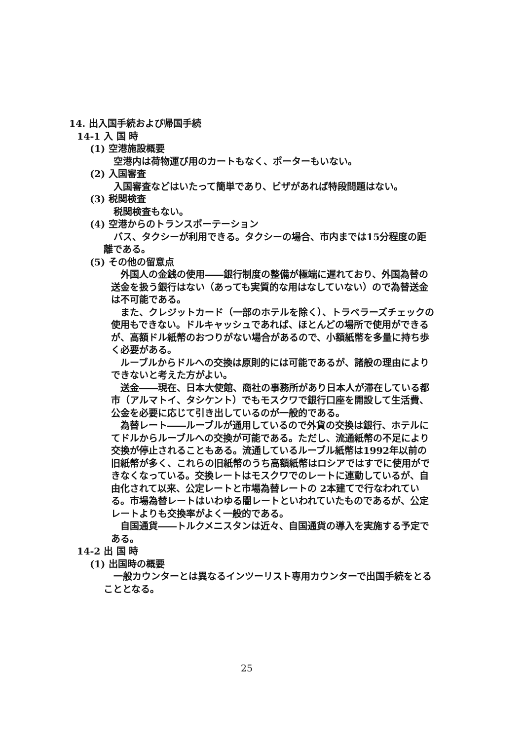14. 出入国手続および帰国手続
14-1 入 国 時
(1) 空港施設概要
空港内は荷物運び用のカートもなく、ポーターもいない。
(2) 入国審査
入国審査などはいたって簡単であり、ビザがあれば特段問題はない。
(3) 税関検査
税関検査もない。
(4) 空港からのトランスポーテーション
バス、タクシーが利用できる。タクシーの場合、市内までは15分程度の距離である。
(5) その他の留意点
外国人の金銭の使用――銀行制度の整備が極端に遅れており、外国為替の送金を扱う銀行はない（あっても実質的な用はなしていない）ので為替送金は不可能である。
また、クレジットカード（一部のホテルを除く）、トラベラーズチェックの使用もできない。ドルキャッシュであれば、ほとんどの場所で使用ができるが、高額ドル紙幣のおつりがない場合があるので、小額紙幣を多量に持ち歩く必要がある。
ルーブルからドルへの交換は原則的には可能であるが、諸般の理由によりできないと考えた方がよい。
送金――現在、日本大使館、商社の事務所があり日本人が滞在している都市（アルマトイ、タシケント）でもモスクワで銀行口座を開設して生活費、公金を必要に応じて引き出しているのが一般的である。
為替レート――ルーブルが通用しているので外貨の交換は銀行、ホテルにてドルからルーブルへの交換が可能である。ただし、流通紙幣の不足により交換が停止されることもある。流通しているルーブル紙幣は1992年以前の旧紙幣が多く、これらの旧紙幣のうち高額紙幣はロシアではすでに使用ができなくなっている。交換レートはモスクワでのレートに連動しているが、自由化されて以来、公定レートと市場為替レートの 2本建てで行なわれている。市場為替レートはいわゆる闇レートといわれていたものであるが、公定レートよりも交換率がよく一般的である。
自国通貨――トルクメニスタンは近々、自国通貨の導入を実施する予定である。
14-2 出 国 時
(1) 出国時の概要
一般カウンターとは異なるインツーリスト専用カウンターで出国手続をとることとなる。
25